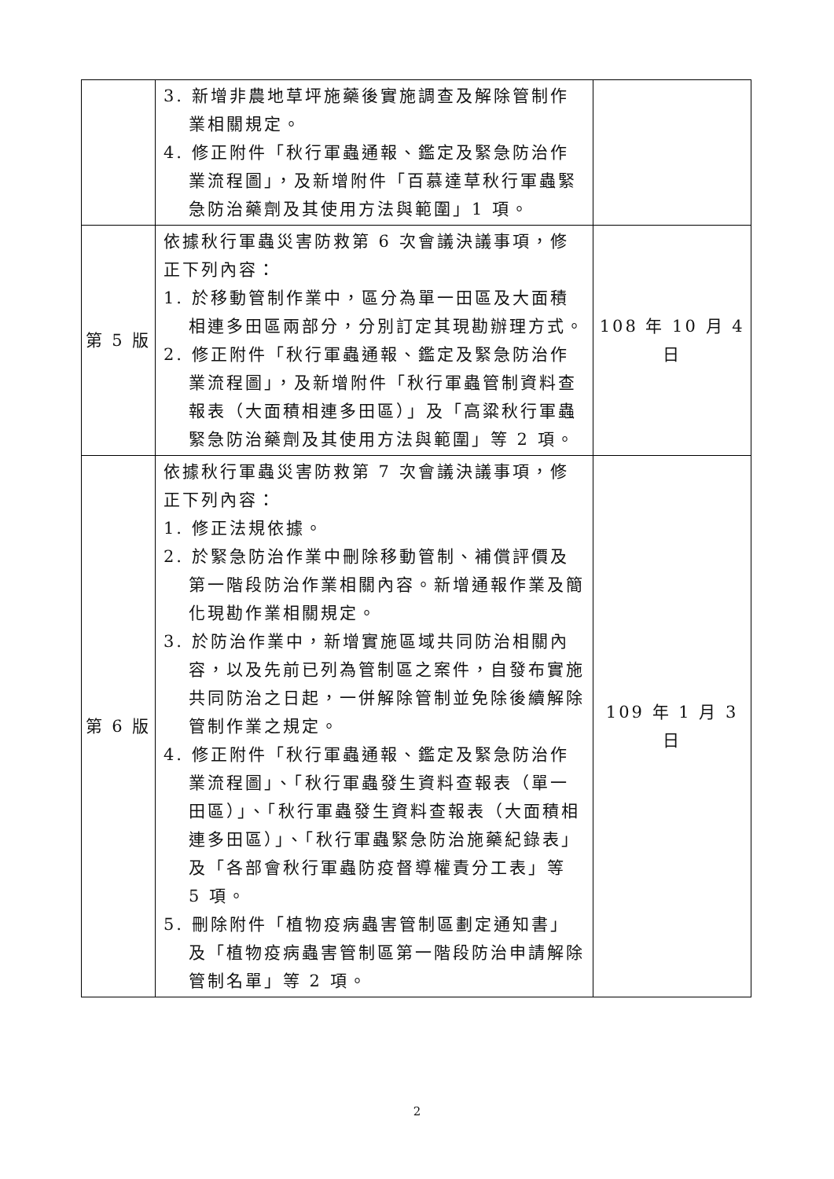| | 3. 新增非農地草坪施藥後實施調查及解除管制作業相關規定。 4. 修正附件「秋行軍蟲通報、鑑定及緊急防治作業流程圖」，及新增附件「百慕達草秋行軍蟲緊急防治藥劑及其使用方法與範圍」1 項。 | |
| 第 5 版 | 依據秋行軍蟲災害防救第 6 次會議決議事項，修正下列內容： 1. 於移動管制作業中，區分為單一田區及大面積相連多田區兩部分，分別訂定其現勘辦理方式。 2. 修正附件「秋行軍蟲通報、鑑定及緊急防治作業流程圖」，及新增附件「秋行軍蟲管制資料查報表（大面積相連多田區）」及「高粱秋行軍蟲緊急防治藥劑及其使用方法與範圍」等 2 項。 | 108 年 10 月 4 日 |
| 第 6 版 | 依據秋行軍蟲災害防救第 7 次會議決議事項，修正下列內容： 1. 修正法規依據。 2. 於緊急防治作業中刪除移動管制、補償評價及第一階段防治作業相關內容。新增通報作業及簡化現勘作業相關規定。 3. 於防治作業中，新增實施區域共同防治相關內容，以及先前已列為管制區之案件，自發布實施共同防治之日起，一併解除管制並免除後續解除管制作業之規定。 4. 修正附件「秋行軍蟲通報、鑑定及緊急防治作業流程圖」、「秋行軍蟲發生資料查報表（單一田區）」、「秋行軍蟲發生資料查報表（大面積相連多田區）」、「秋行軍蟲緊急防治施藥紀錄表」及「各部會秋行軍蟲防疫督導權責分工表」等 5 項。 5. 刪除附件「植物疫病蟲害管制區劃定通知書」及「植物疫病蟲害管制區第一階段防治申請解除管制名單」等 2 項。 | 109 年 1 月 3 日 |
2